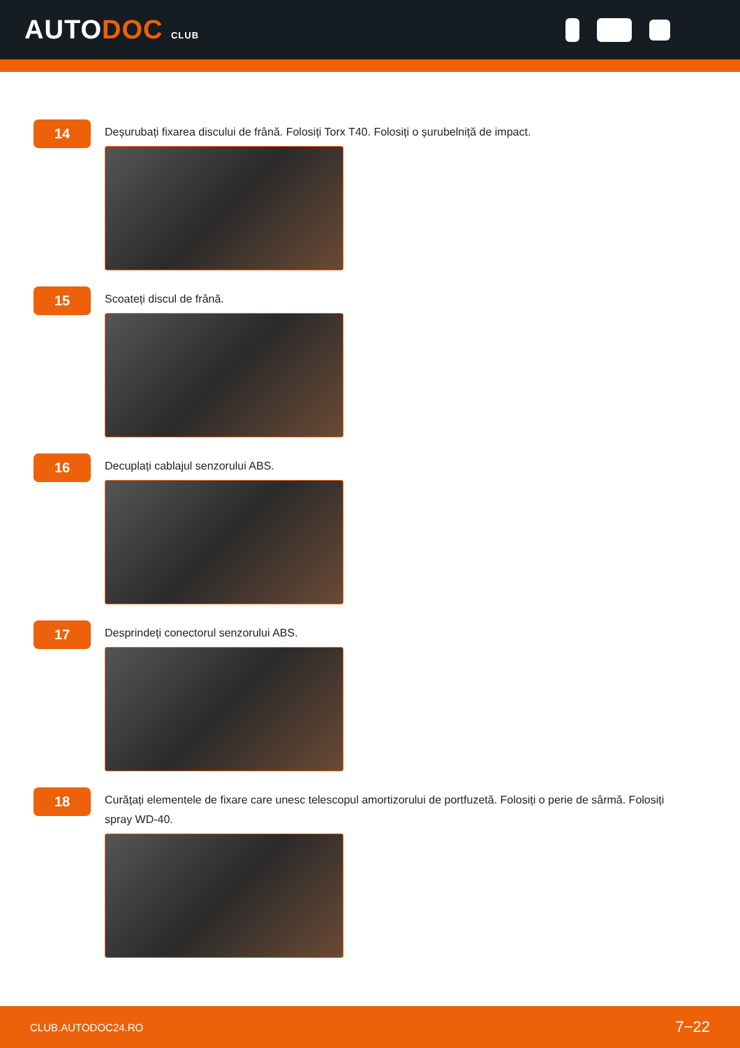AUTODOC CLUB
14
Deșurubați fixarea discului de frână. Folosiți Torx T40. Folosiți o șurubelniță de impact.
15
Scoateți discul de frână.
16
Decuplați cablajul senzorului ABS.
17
Desprindeți conectorul senzorului ABS.
18
Curățați elementele de fixare care unesc telescopul amortizorului de portfuzetă. Folosiți o perie de sârmă. Folosiți spray WD-40.
CLUB.AUTODOC24.RO 7−22